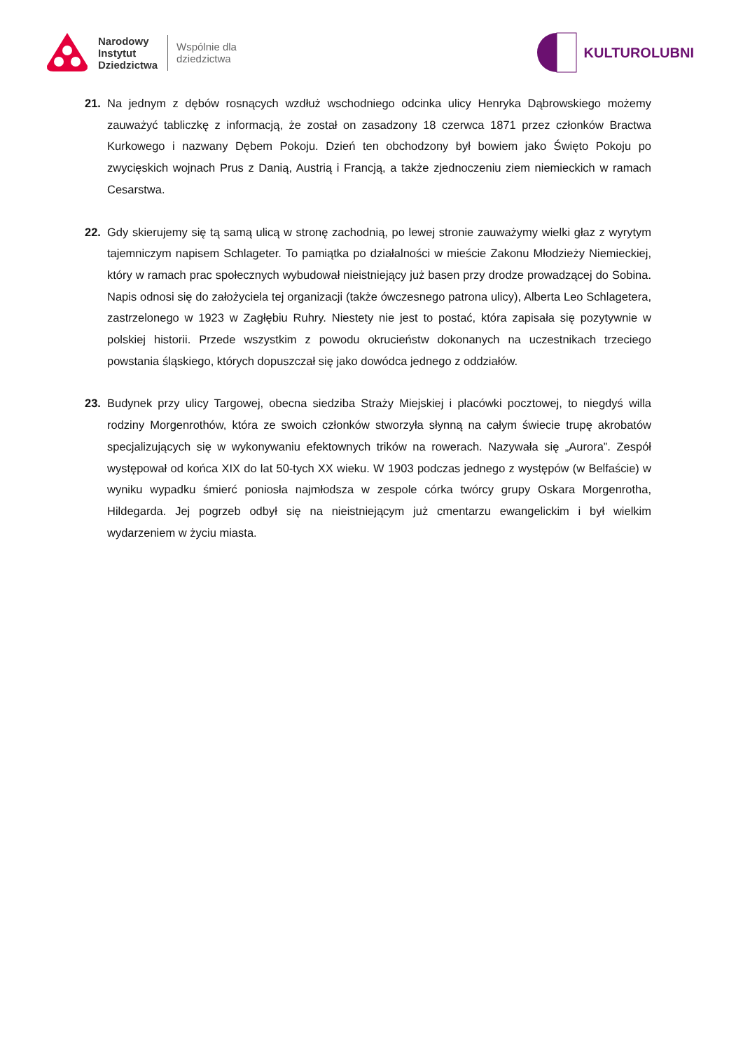Narodowy
Instytut
Dziedzictwa
Wspólnie dla
dziedzictwa
KULTUROLUBNI
21. Na jednym z dębów rosnących wzdłuż wschodniego odcinka ulicy Henryka Dąbrowskiego możemy zauważyć tabliczkę z informacją, że został on zasadzony 18 czerwca 1871 przez członków Bractwa Kurkowego i nazwany Dębem Pokoju. Dzień ten obchodzony był bowiem jako Święto Pokoju po zwycięskich wojnach Prus z Danią, Austrią i Francją, a także zjednoczeniu ziem niemieckich w ramach Cesarstwa.
22. Gdy skierujemy się tą samą ulicą w stronę zachodnią, po lewej stronie zauważymy wielki głaz z wyrytym tajemniczym napisem Schlageter. To pamiątka po działalności w mieście Zakonu Młodzieży Niemieckiej, który w ramach prac społecznych wybudował nieistniejący już basen przy drodze prowadzącej do Sobina. Napis odnosi się do założyciela tej organizacji (także ówczesnego patrona ulicy), Alberta Leo Schlagetera, zastrzelonego w 1923 w Zagłębiu Ruhry. Niestety nie jest to postać, która zapisała się pozytywnie w polskiej historii. Przede wszystkim z powodu okrucieństw dokonanych na uczestnikach trzeciego powstania śląskiego, których dopuszczał się jako dowódca jednego z oddziałów.
23. Budynek przy ulicy Targowej, obecna siedziba Straży Miejskiej i placówki pocztowej, to niegdyś willa rodziny Morgenrothów, która ze swoich członków stworzyła słynną na całym świecie trupę akrobatów specjalizujących się w wykonywaniu efektownych trików na rowerach. Nazywała się „Aurora”. Zespół występował od końca XIX do lat 50-tych XX wieku. W 1903 podczas jednego z występów (w Belfaście) w wyniku wypadku śmierć poniosła najmłodsza w zespole córka twórcy grupy Oskara Morgenrotha, Hildegarda. Jej pogrzeb odbył się na nieistniejącym już cmentarzu ewangelickim i był wielkim wydarzeniem w życiu miasta.